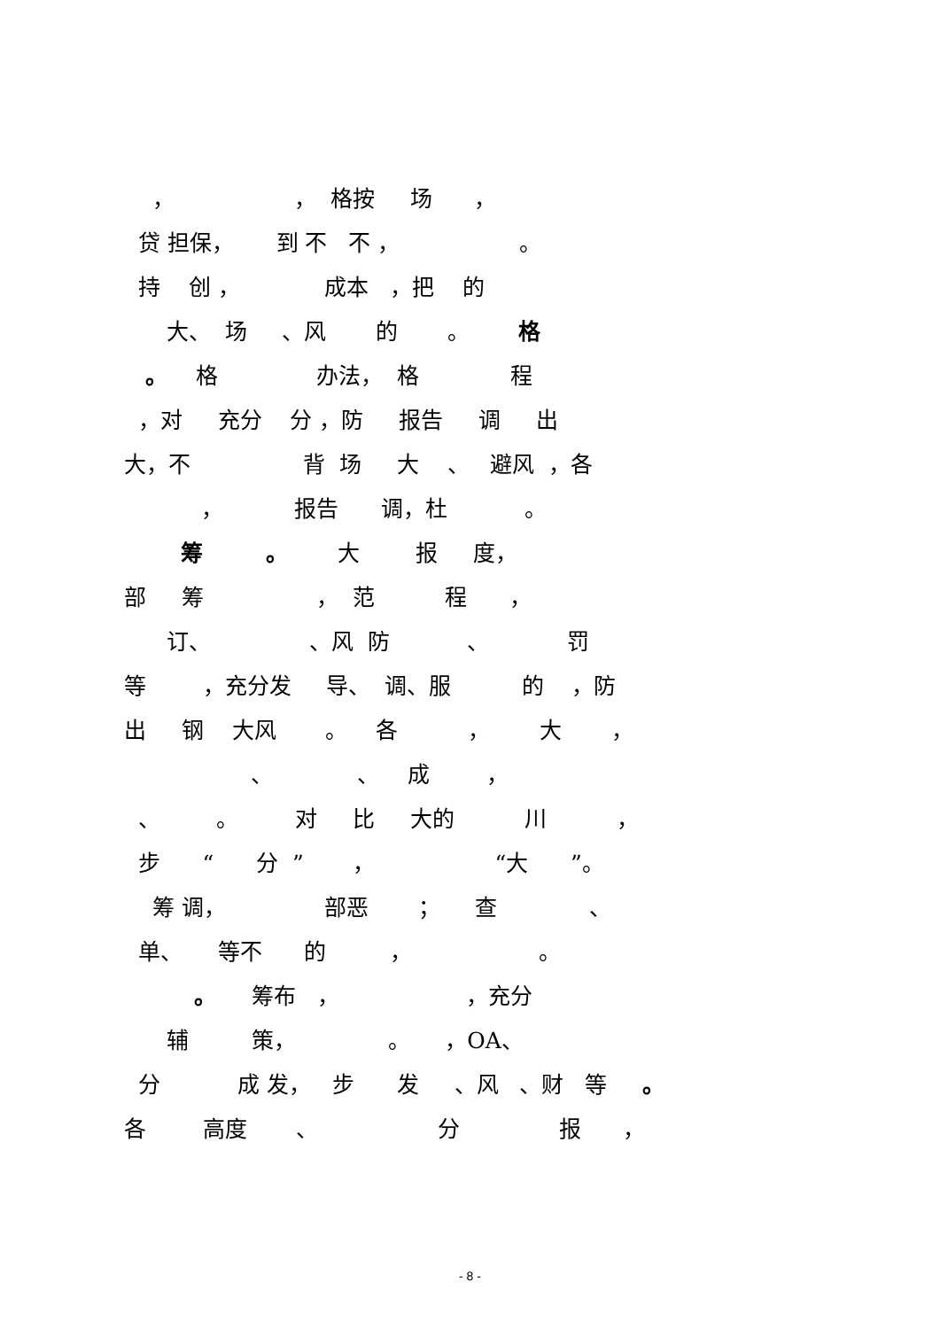， ， 格按 场 ，
贷 担保， 到 不 不 ， 。
持 创 ， 成本 ，把 的
大、 场 、风 的 。 格
。 格 办法， 格 程
，对 充分 分 ，防 报告 调 出
大，不 背 场 大 、 避风 ，各
， 报告 调，杜 。
筹 。 大 报 度，
部 筹 ， 范 程 ，
订、 、风 防 、 罚
等 ，充分发 导、 调、服 的 ，防
出 钢 大风 。 各 ， 大 ，
、 、 成 ，
、 。 对 比 大的 川 ，
步 “ 分 ” ， “大 ”。
筹 调， 部恶 ； 查 、
单、 等不 的 ， 。
。 筹布 ， ，充分
辅 策， 。 ，OA、
分 成 发， 步 发 、风 、财 等 。
各 高度 、 分 报 ，
- 8 -